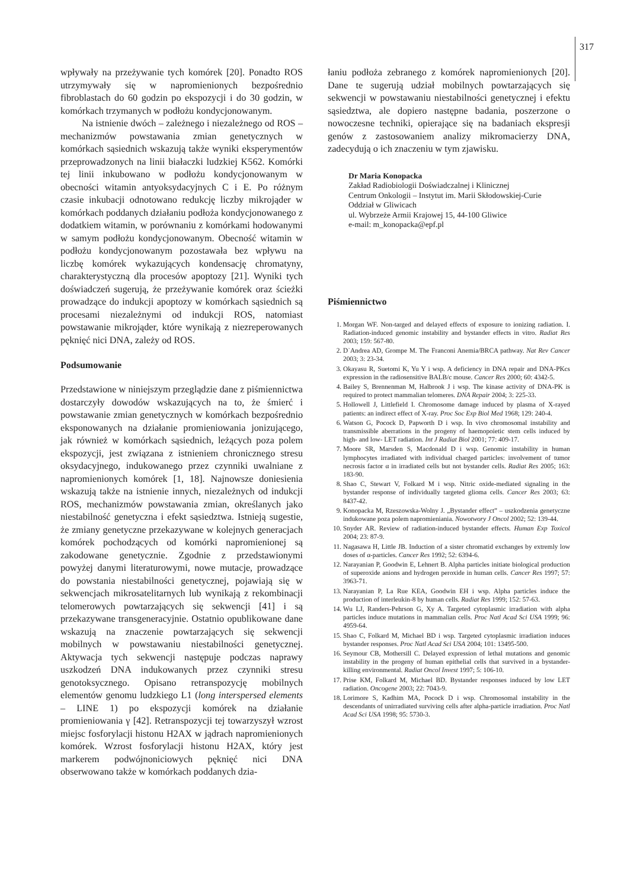317
wpływały na przeżywanie tych komórek [20]. Ponadto ROS utrzymywały się w napromienionych bezpośrednio fibroblastach do 60 godzin po ekspozycji i do 30 godzin, w komórkach trzymanych w podłożu kondycjonowanym.
Na istnienie dwóch – zależnego i niezależnego od ROS – mechanizmów powstawania zmian genetycznych w komórkach sąsiednich wskazują także wyniki eksperymentów przeprowadzonych na linii białaczki ludzkiej K562. Komórki tej linii inkubowano w podłożu kondycjonowanym w obecności witamin antyoksydacyjnych C i E. Po różnym czasie inkubacji odnotowano redukcję liczby mikrojąder w komórkach poddanych działaniu podłoża kondycjonowanego z dodatkiem witamin, w porównaniu z komórkami hodowanymi w samym podłożu kondycjonowanym. Obecność witamin w podłożu kondycjonowanym pozostawała bez wpływu na liczbę komórek wykazujących kondensację chromatyny, charakterystyczną dla procesów apoptozy [21]. Wyniki tych doświadczeń sugerują, że przeżywanie komórek oraz ścieżki prowadzące do indukcji apoptozy w komórkach sąsiednich są procesami niezależnymi od indukcji ROS, natomiast powstawanie mikrojąder, które wynikają z niezreperowanych pęknięć nici DNA, zależy od ROS.
Podsumowanie
Przedstawione w niniejszym przeglądzie dane z piśmiennictwa dostarczyły dowodów wskazujących na to, że śmierć i powstawanie zmian genetycznych w komórkach bezpośrednio eksponowanych na działanie promieniowania jonizującego, jak również w komórkach sąsiednich, leżących poza polem ekspozycji, jest związana z istnieniem chronicznego stresu oksydacyjnego, indukowanego przez czynniki uwalniane z napromienionych komórek [1, 18]. Najnowsze doniesienia wskazują także na istnienie innych, niezależnych od indukcji ROS, mechanizmów powstawania zmian, określanych jako niestabilność genetyczna i efekt sąsiedztwa. Istnieją sugestie, że zmiany genetyczne przekazywane w kolejnych generacjach komórek pochodzących od komórki napromienionej są zakodowane genetycznie. Zgodnie z przedstawionymi powyżej danymi literaturowymi, nowe mutacje, prowadzące do powstania niestabilności genetycznej, pojawiają się w sekwencjach mikrosatelitarnych lub wynikają z rekombinacji telomerowych powtarzających się sekwencji [41] i są przekazywane transgeneracyjnie. Ostatnio opublikowane dane wskazują na znaczenie powtarzających się sekwencji mobilnych w powstawaniu niestabilności genetycznej. Aktywacja tych sekwencji następuje podczas naprawy uszkodzeń DNA indukowanych przez czynniki stresu genotoksycznego. Opisano retranspozycję mobilnych elementów genomu ludzkiego L1 (long interspersed elements – LINE 1) po ekspozycji komórek na działanie promieniowania γ [42]. Retranspozycji tej towarzyszył wzrost miejsc fosforylacji histonu H2AX w jądrach napromienionych komórek. Wzrost fosforylacji histonu H2AX, który jest markerem podwójnoniciowych pęknięć nici DNA obserwowano także w komórkach poddanych dzia-
łaniu podłoża zebranego z komórek napromienionych [20]. Dane te sugerują udział mobilnych powtarzających się sekwencji w powstawaniu niestabilności genetycznej i efektu sąsiedztwa, ale dopiero następne badania, poszerzone o nowoczesne techniki, opierające się na badaniach ekspresji genów z zastosowaniem analizy mikromacierzy DNA, zadecydują o ich znaczeniu w tym zjawisku.
Dr Maria Konopacka
Zakład Radiobiologii Doświadczalnej i Klinicznej
Centrum Onkologii – Instytut im. Marii Skłodowskiej-Curie
Oddział w Gliwicach
ul. Wybrzeże Armii Krajowej 15, 44-100 Gliwice
e-mail: m_konopacka@epf.pl
Piśmiennictwo
1. Morgan WF. Non-targed and delayed effects of exposure to ionizing radiation. I. Radiation-induced genomic instability and bystander effects in vitro. Radiat Res 2003; 159: 567-80.
2. D`Andrea AD, Grompe M. The Franconi Anemia/BRCA pathway. Nat Rev Cancer 2003; 3: 23-34.
3. Okayasu R, Suetomi K, Yu Y i wsp. A deficiency in DNA repair and DNA-PKcs expression in the radiosensitive BALB/c mouse. Cancer Res 2000; 60: 4342-5.
4. Bailey S, Brennenman M, Halbrook J i wsp. The kinase activity of DNA-PK is required to protect mammalian telomeres. DNA Repair 2004; 3: 225-33.
5. Hollowell J, Littlefield I. Chromosome damage induced by plasma of X-rayed patients: an indirect effect of X-ray. Proc Soc Exp Biol Med 1968; 129: 240-4.
6. Watson G, Pocock D, Papworth D i wsp. In vivo chromosomal instability and transmissible aberrations in the progeny of haemopoietic stem cells induced by high- and low- LET radiation. Int J Radiat Biol 2001; 77: 409-17.
7. Moore SR, Marsden S, Macdonald D i wsp. Genomic instability in human lymphocytes irradiated with individual charged particles: involvement of tumor necrosis factor α in irradiated cells but not bystander cells. Radiat Res 2005; 163: 183-90.
8. Shao C, Stewart V, Folkard M i wsp. Nitric oxide-mediated signaling in the bystander response of individually targeted glioma cells. Cancer Res 2003; 63: 8437-42.
9. Konopacka M, Rzeszowska-Wolny J. „Bystander effect” – uszkodzenia genetyczne indukowane poza polem napromieniania. Nowotwory J Oncol 2002; 52: 139-44.
10. Snyder AR. Review of radiation-induced bystander effects. Human Exp Toxicol 2004; 23: 87-9.
11. Nagasawa H, Little JB. Induction of a sister chromatid exchanges by extremly low doses of α-particles. Cancer Res 1992; 52: 6394-6.
12. Narayanian P, Goodwin E, Lehnert B. Alpha particles initiate biological production of superoxide anions and hydrogen peroxide in human cells. Cancer Res 1997; 57: 3963-71.
13. Narayanian P, La Rue KEA, Goodwin EH i wsp. Alpha particles induce the production of interleukin-8 by human cells. Radiat Res 1999; 152: 57-63.
14. Wu LJ, Randers-Pehrson G, Xy A. Targeted cytoplasmic irradiation with alpha particles induce mutations in mammalian cells. Proc Natl Acad Sci USA 1999; 96: 4959-64.
15. Shao C, Folkard M, Michael BD i wsp. Targeted cytoplasmic irradiation induces bystander responses. Proc Natl Acad Sci USA 2004; 101: 13495-500.
16. Seymour CB, Mothersill C. Delayed expression of lethal mutations and genomic instability in the progeny of human epithelial cells that survived in a bystander-killing environmental. Radiat Oncol Invest 1997; 5: 106-10.
17. Prise KM, Folkard M, Michael BD. Bystander responses induced by low LET radiation. Oncogene 2003; 22: 7043-9.
18. Lorimore S, Kadhim MA, Pocock D i wsp. Chromosomal instability in the descendants of unirradiated surviving cells after alpha-particle irradiation. Proc Natl Acad Sci USA 1998; 95: 5730-3.